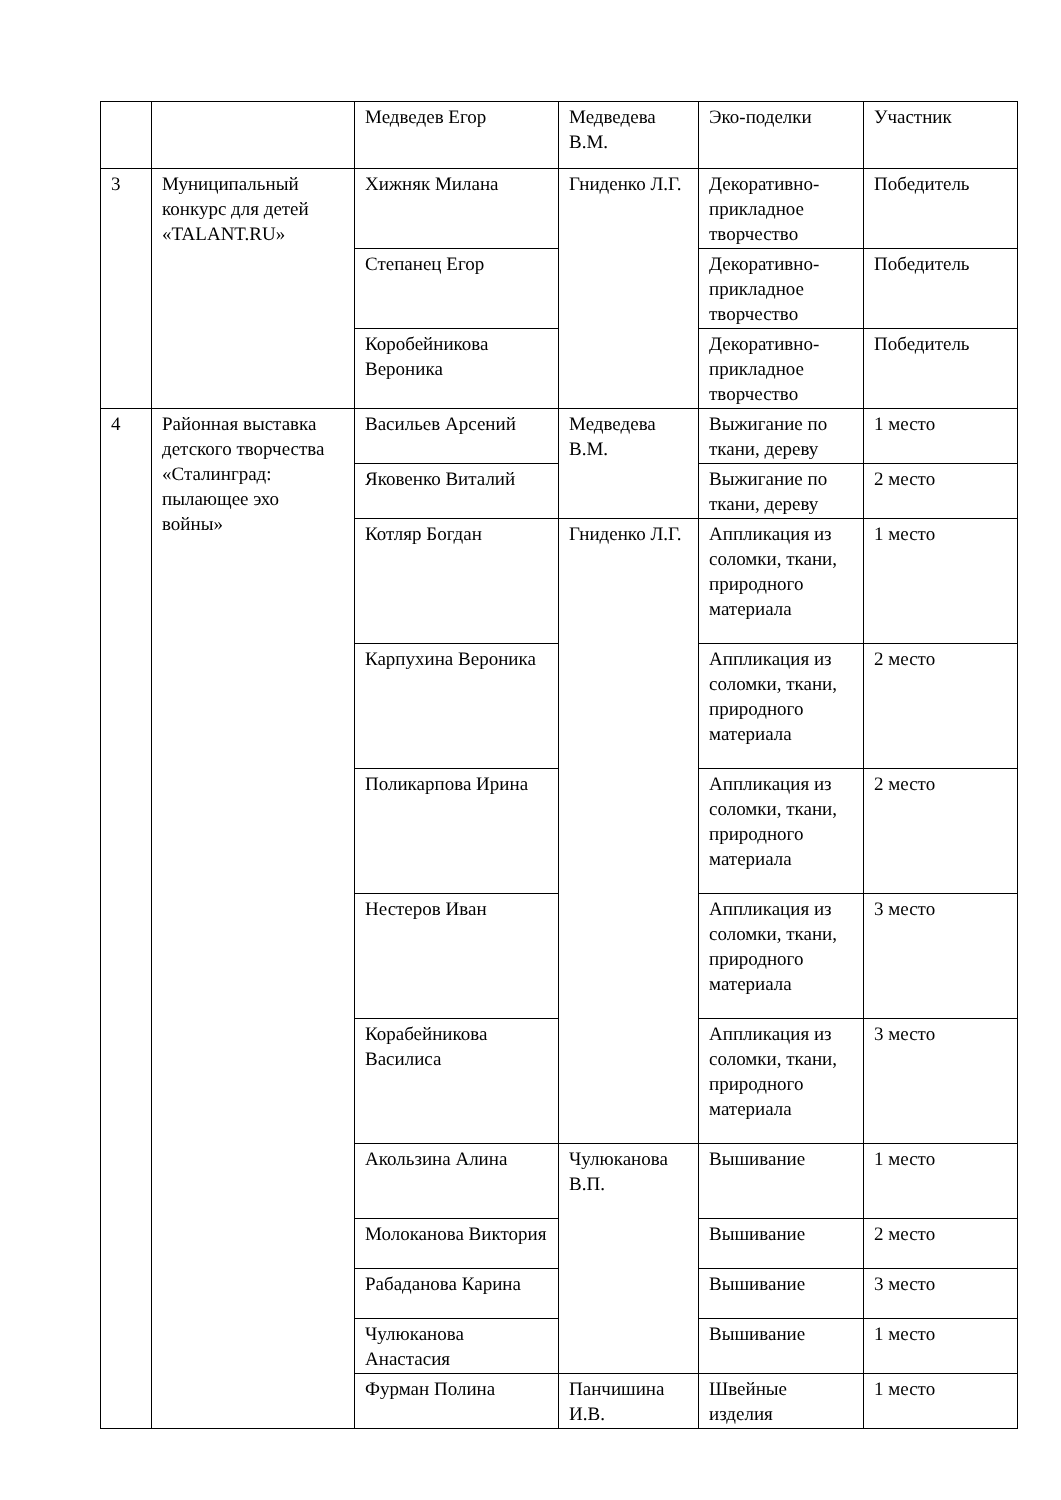| | | Медведев Егор | Медведева В.М. | Эко-поделки | Участник |
| 3 | Муниципальный конкурс для детей «TALANT.RU» | Хижняк Милана | Гниденко Л.Г. | Декоративно-прикладное творчество | Победитель |
| | | Степанец Егор | | Декоративно-прикладное творчество | Победитель |
| | | Коробейникова Вероника | | Декоративно-прикладное творчество | Победитель |
| 4 | Районная выставка детского творчества «Сталинград: пылающее эхо войны» | Васильев Арсений | Медведева В.М. | Выжигание по ткани, дереву | 1 место |
| | | Яковенко Виталий | | Выжигание по ткани, дереву | 2 место |
| | | Котляр Богдан | Гниденко Л.Г. | Аппликация из соломки, ткани, природного материала | 1 место |
| | | Карпухина Вероника | | Аппликация из соломки, ткани, природного материала | 2 место |
| | | Поликарпова Ирина | | Аппликация из соломки, ткани, природного материала | 2 место |
| | | Нестеров Иван | | Аппликация из соломки, ткани, природного материала | 3 место |
| | | Корабейникова Василиса | | Аппликация из соломки, ткани, природного материала | 3 место |
| | | Акользина Алина | Чулюканова В.П. | Вышивание | 1 место |
| | | Молоканова Виктория | | Вышивание | 2 место |
| | | Рабаданова Карина | | Вышивание | 3 место |
| | | Чулюканова Анастасия | | Вышивание | 1 место |
| | | Фурман Полина | Панчишина И.В. | Швейные изделия | 1 место |